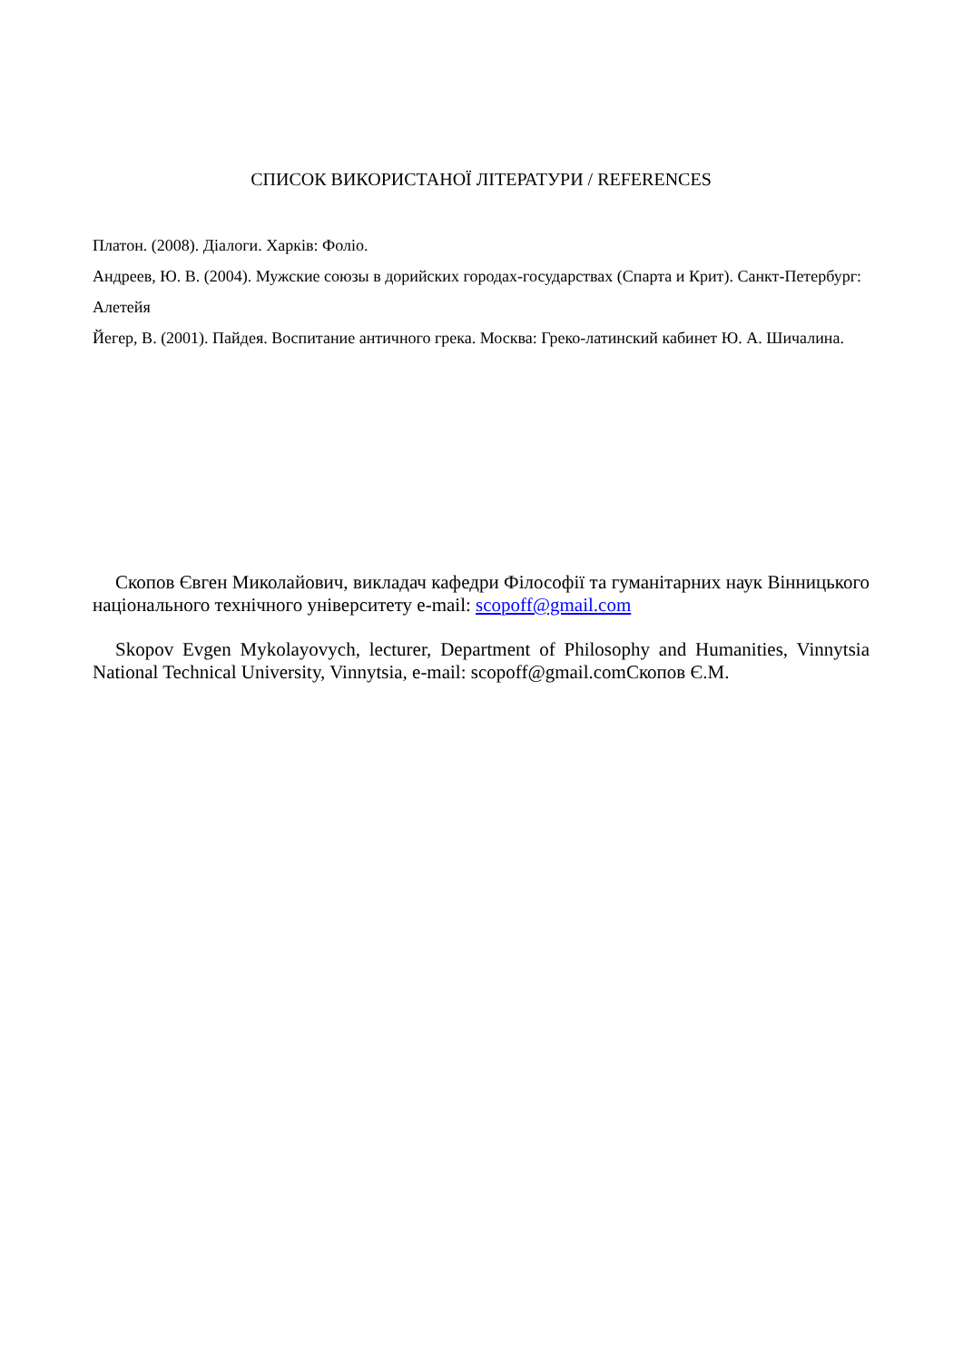СПИСОК ВИКОРИСТАНОЇ ЛІТЕРАТУРИ / REFERENCES
Платон. (2008). Діалоги. Харків: Фоліо.
Андреев, Ю. В. (2004). Мужские союзы в дорийских городах-государствах (Спарта и Крит). Санкт-Петербург: Алетейя
Йегер, В. (2001). Пайдея. Воспитание античного грека. Москва: Греко-латинский кабинет Ю. А. Шичалина.
Скопов Євген Миколайович, викладач кафедри Філософії та гуманітарних наук Вінницького національного технічного університету e-mail: scopoff@gmail.com
Skopov Evgen Mykolayovych, lecturer, Department of Philosophy and Humanities, Vinnytsia National Technical University, Vinnytsia, e-mail: scopoff@gmail.comСкопов Є.М.